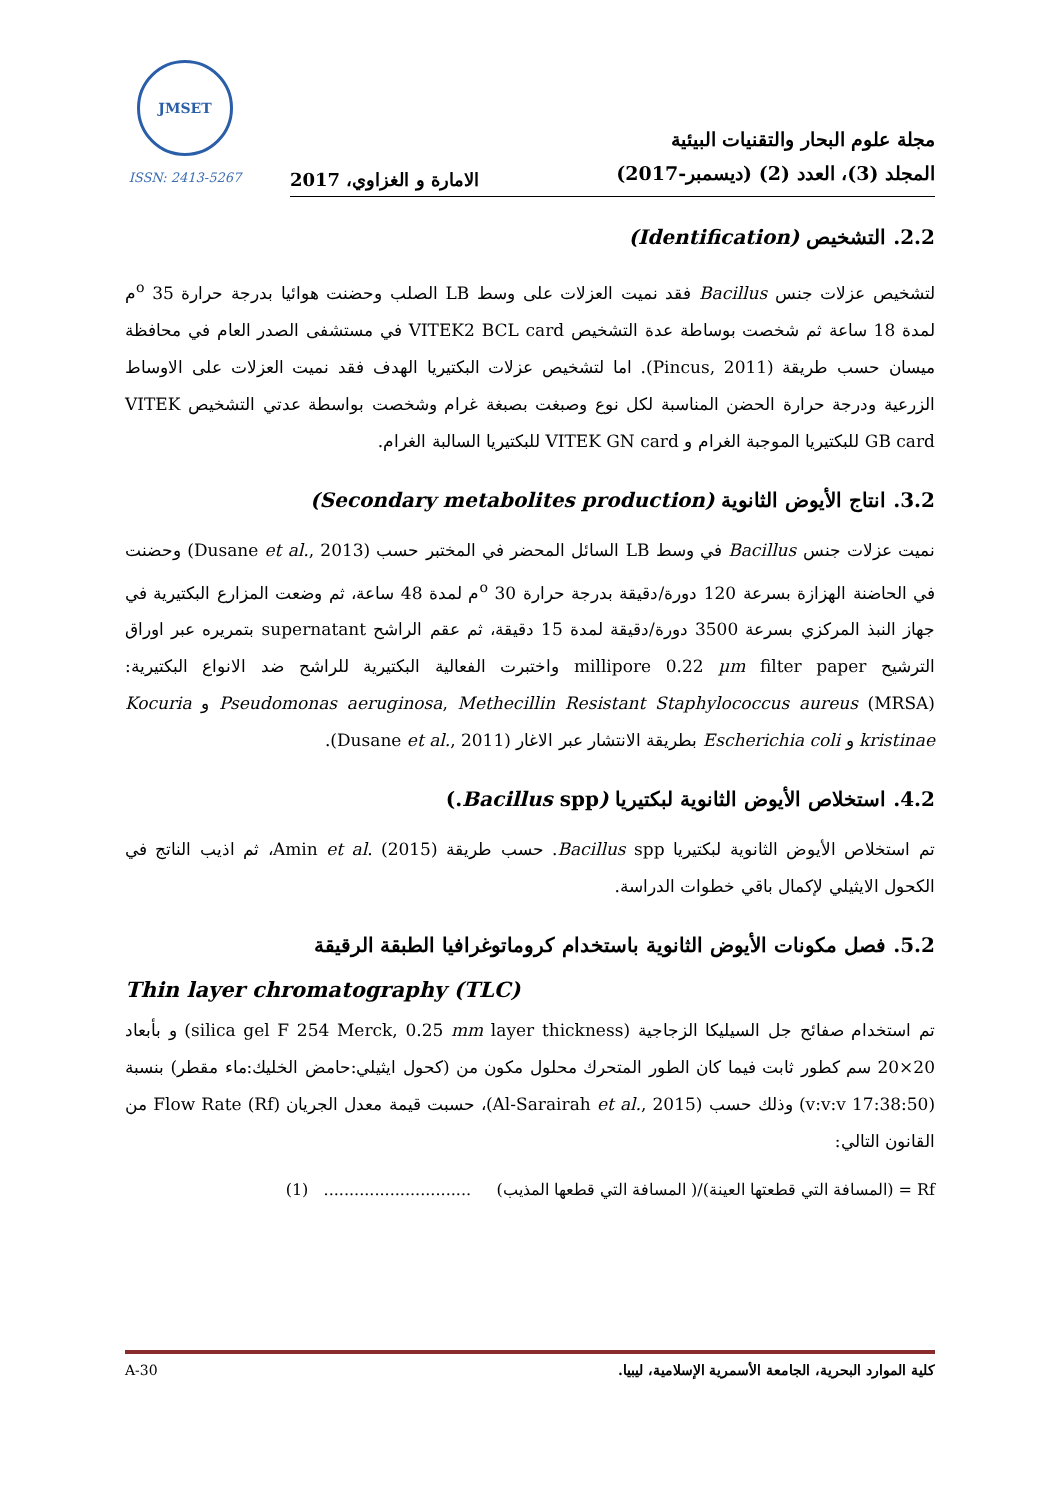JMSET
ISSN: 2413-5267
الامارة و الغزاوي، 2017
مجلة علوم البحار والتقنيات البيئية
المجلد (3)، العدد (2) (ديسمبر-2017)
2.2. التشخيص (Identification)
لتشخيص عزلات جنس Bacillus فقد نميت العزلات على وسط LB الصلب وحضنت هوائيا بدرجة حرارة 35 <sup>o</sup>م لمدة 18 ساعة ثم شخصت بوساطة عدة التشخيص VITEK2 BCL card في مستشفى الصدر العام في محافظة ميسان حسب طريقة (Pincus, 2011). اما لتشخيص عزلات البكتيريا الهدف فقد نميت العزلات على الاوساط الزرعية ودرجة حرارة الحضن المناسبة لكل نوع وصبغت بصبغة غرام وشخصت بواسطة عدتي التشخيص VITEK GB card للبكتيريا الموجبة الغرام و VITEK GN card للبكتيريا السالبة الغرام.
3.2. انتاج الأيوض الثانوية (Secondary metabolites production)
نميت عزلات جنس Bacillus في وسط LB السائل المحضر في المختبر حسب (Dusane et al., 2013) وحضنت في الحاضنة الهزازة بسرعة 120 دورة/دقيقة بدرجة حرارة 30 <sup>o</sup>م لمدة 48 ساعة، ثم وضعت المزارع البكتيرية في جهاز النبذ المركزي بسرعة 3500 دورة/دقيقة لمدة 15 دقيقة، ثم عقم الراشح supernatant بتمريره عبر اوراق الترشيح millipore 0.22 µm filter paper واختبرت الفعالية البكتيرية للراشح ضد الانواع البكتيرية: Pseudomonas aeruginosa, Methecillin Resistant Staphylococcus aureus (MRSA) و Kocuria kristinae و Escherichia coli بطريقة الانتشار عبر الاغار (Dusane et al., 2011).
4.2. استخلاص الأيوض الثانوية لبكتيريا (Bacillus spp.)
تم استخلاص الأيوض الثانوية لبكتيريا Bacillus spp. حسب طريقة Amin et al. (2015)، ثم اذيب الناتج في الكحول الايثيلي لإكمال باقي خطوات الدراسة.
5.2. فصل مكونات الأيوض الثانوية باستخدام كروماتوغرافيا الطبقة الرقيقة
Thin layer chromatography (TLC)
تم استخدام صفائح جل السيليكا الزجاجية (silica gel F 254 Merck, 0.25 mm layer thickness) و بأبعاد 20×20 سم كطور ثابت فيما كان الطور المتحرك محلول مكون من (كحول ايثيلي:حامض الخليك:ماء مقطر) بنسبة (17:38:50 v:v:v) وذلك حسب (Al-Sarairah et al., 2015)، حسبت قيمة معدل الجريان Flow Rate (Rf) من القانون التالي:
Rf = (المسافة التي قطعتها العينة)/( المسافة التي قطعها المذيب) ............................. (1)
A-30 كلية الموارد البحرية، الجامعة الأسمرية الإسلامية، ليبيا.